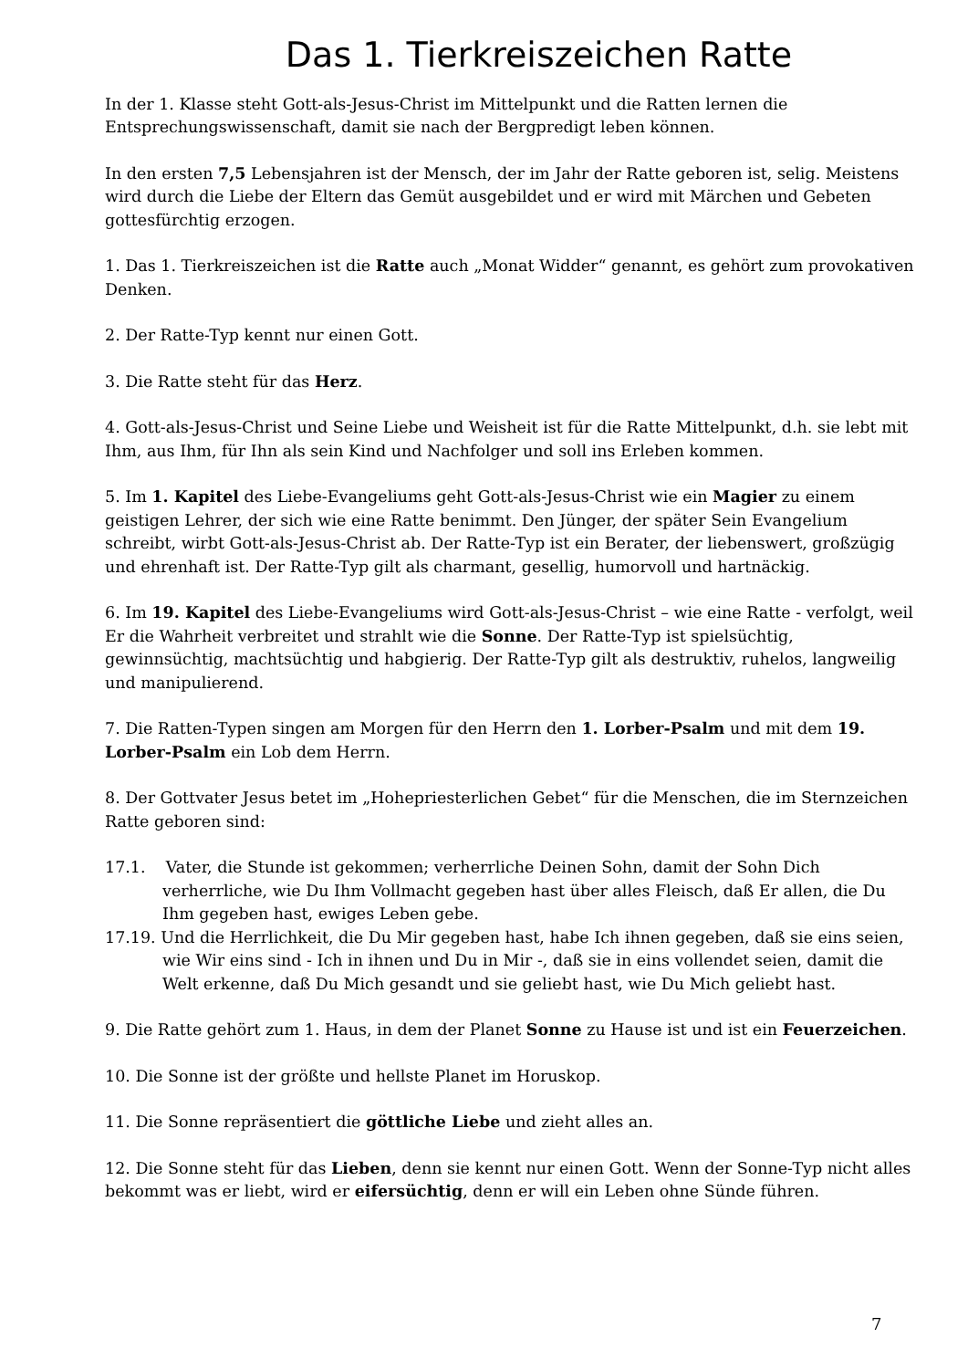Das 1. Tierkreiszeichen Ratte
In der 1. Klasse steht Gott-als-Jesus-Christ im Mittelpunkt und die Ratten lernen die Entsprechungswissenschaft, damit sie nach der Bergpredigt leben können.
In den ersten 7,5 Lebensjahren ist der Mensch, der im Jahr der Ratte geboren ist, selig. Meistens wird durch die Liebe der Eltern das Gemüt ausgebildet und er wird mit Märchen und Gebeten gottesfürchtig erzogen.
1. Das 1. Tierkreiszeichen ist die Ratte auch „Monat Widder“ genannt, es gehört zum provokativen Denken.
2. Der Ratte-Typ kennt nur einen Gott.
3. Die Ratte steht für das Herz.
4. Gott-als-Jesus-Christ und Seine Liebe und Weisheit ist für die Ratte Mittelpunkt, d.h. sie lebt mit Ihm, aus Ihm, für Ihn als sein Kind und Nachfolger und soll ins Erleben kommen.
5. Im 1. Kapitel des Liebe-Evangeliums geht Gott-als-Jesus-Christ wie ein Magier zu einem geistigen Lehrer, der sich wie eine Ratte benimmt. Den Jünger, der später Sein Evangelium schreibt, wirbt Gott-als-Jesus-Christ ab. Der Ratte-Typ ist ein Berater, der liebenswert, großzügig und ehrenhaft ist. Der Ratte-Typ gilt als charmant, gesellig, humorvoll und hartnäckig.
6. Im 19. Kapitel des Liebe-Evangeliums wird Gott-als-Jesus-Christ – wie eine Ratte - verfolgt, weil Er die Wahrheit verbreitet und strahlt wie die Sonne. Der Ratte-Typ ist spielsüchtig, gewinnsüchtig, machtsüchtig und habgierig. Der Ratte-Typ gilt als destruktiv, ruhelos, langweilig und manipulierend.
7. Die Ratten-Typen singen am Morgen für den Herrn den 1. Lorber-Psalm und mit dem 19. Lorber-Psalm ein Lob dem Herrn.
8. Der Gottvater Jesus betet im „Hohepriesterlichen Gebet“ für die Menschen, die im Sternzeichen Ratte geboren sind:
17.1. Vater, die Stunde ist gekommen; verherrliche Deinen Sohn, damit der Sohn Dich verherrliche, wie Du Ihm Vollmacht gegeben hast über alles Fleisch, daß Er allen, die Du Ihm gegeben hast, ewiges Leben gebe.
17.19. Und die Herrlichkeit, die Du Mir gegeben hast, habe Ich ihnen gegeben, daß sie eins seien, wie Wir eins sind - Ich in ihnen und Du in Mir -, daß sie in eins vollendet seien, damit die Welt erkenne, daß Du Mich gesandt und sie geliebt hast, wie Du Mich geliebt hast.
9. Die Ratte gehört zum 1. Haus, in dem der Planet Sonne zu Hause ist und ist ein Feuerzeichen.
10. Die Sonne ist der größte und hellste Planet im Horuskop.
11. Die Sonne repräsentiert die göttliche Liebe und zieht alles an.
12. Die Sonne steht für das Lieben, denn sie kennt nur einen Gott. Wenn der Sonne-Typ nicht alles bekommt was er liebt, wird er eifersüchtig, denn er will ein Leben ohne Sünde führen.
7